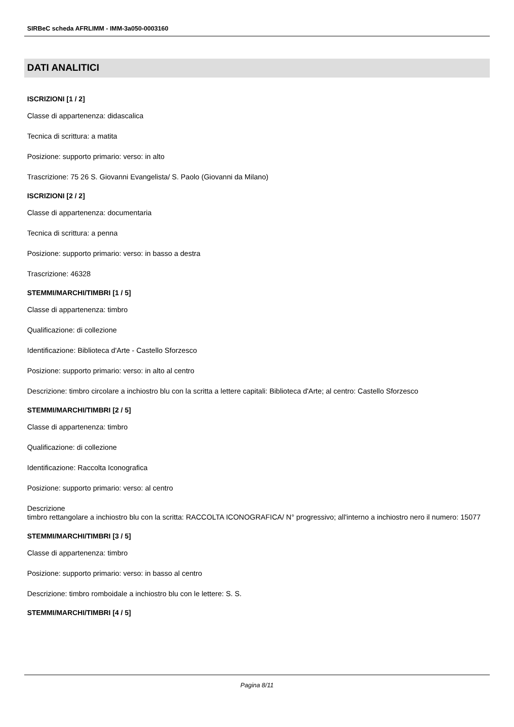SIRBeC scheda AFRLIMM - IMM-3a050-0003160
DATI ANALITICI
ISCRIZIONI [1 / 2]
Classe di appartenenza: didascalica
Tecnica di scrittura: a matita
Posizione: supporto primario: verso: in alto
Trascrizione: 75 26 S. Giovanni Evangelista/ S. Paolo (Giovanni da Milano)
ISCRIZIONI [2 / 2]
Classe di appartenenza: documentaria
Tecnica di scrittura: a penna
Posizione: supporto primario: verso: in basso a destra
Trascrizione: 46328
STEMMI/MARCHI/TIMBRI [1 / 5]
Classe di appartenenza: timbro
Qualificazione: di collezione
Identificazione: Biblioteca d'Arte - Castello Sforzesco
Posizione: supporto primario: verso: in alto al centro
Descrizione: timbro circolare a inchiostro blu con la scritta a lettere capitali: Biblioteca d'Arte; al centro: Castello Sforzesco
STEMMI/MARCHI/TIMBRI [2 / 5]
Classe di appartenenza: timbro
Qualificazione: di collezione
Identificazione: Raccolta Iconografica
Posizione: supporto primario: verso: al centro
Descrizione
timbro rettangolare a inchiostro blu con la scritta: RACCOLTA ICONOGRAFICA/ N° progressivo; all'interno a inchiostro nero il numero: 15077
STEMMI/MARCHI/TIMBRI [3 / 5]
Classe di appartenenza: timbro
Posizione: supporto primario: verso: in basso al centro
Descrizione: timbro romboidale a inchiostro blu con le lettere: S. S.
STEMMI/MARCHI/TIMBRI [4 / 5]
Pagina 8/11